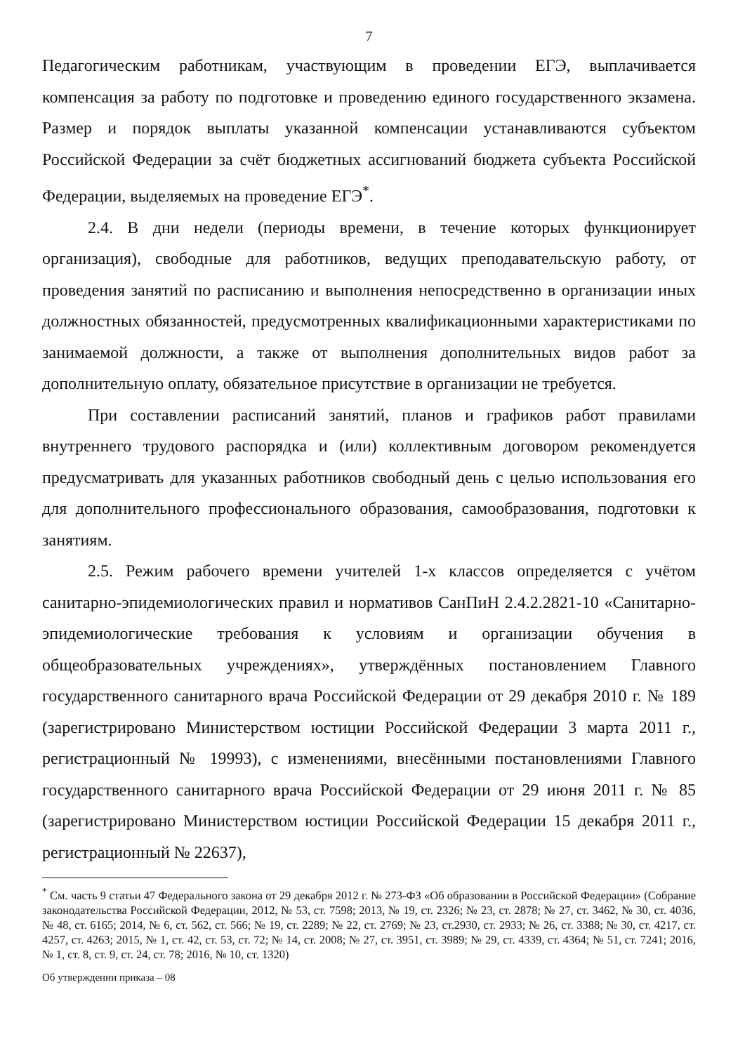7
Педагогическим работникам, участвующим в проведении ЕГЭ, выплачивается компенсация за работу по подготовке и проведению единого государственного экзамена. Размер и порядок выплаты указанной компенсации устанавливаются субъектом Российской Федерации за счёт бюджетных ассигнований бюджета субъекта Российской Федерации, выделяемых на проведение ЕГЭ<sup>*</sup>.
2.4. В дни недели (периоды времени, в течение которых функционирует организация), свободные для работников, ведущих преподавательскую работу, от проведения занятий по расписанию и выполнения непосредственно в организации иных должностных обязанностей, предусмотренных квалификационными характеристиками по занимаемой должности, а также от выполнения дополнительных видов работ за дополнительную оплату, обязательное присутствие в организации не требуется.
При составлении расписаний занятий, планов и графиков работ правилами внутреннего трудового распорядка и (или) коллективным договором рекомендуется предусматривать для указанных работников свободный день с целью использования его для дополнительного профессионального образования, самообразования, подготовки к занятиям.
2.5. Режим рабочего времени учителей 1-х классов определяется с учётом санитарно-эпидемиологических правил и нормативов СанПиН 2.4.2.2821-10 «Санитарно-эпидемиологические требования к условиям и организации обучения в общеобразовательных учреждениях», утверждённых постановлением Главного государственного санитарного врача Российской Федерации от 29 декабря 2010 г. № 189 (зарегистрировано Министерством юстиции Российской Федерации 3 марта 2011 г., регистрационный № 19993), с изменениями, внесёнными постановлениями Главного государственного санитарного врача Российской Федерации от 29 июня 2011 г. № 85 (зарегистрировано Министерством юстиции Российской Федерации 15 декабря 2011 г., регистрационный № 22637),
<sup>*</sup> См. часть 9 статьи 47 Федерального закона от 29 декабря 2012 г. № 273-ФЗ «Об образовании в Российской Федерации» (Собрание законодательства Российской Федерации, 2012, № 53, ст. 7598; 2013, № 19, ст. 2326; № 23, ст. 2878; № 27, ст. 3462, № 30, ст. 4036, № 48, ст. 6165; 2014, № 6, ст. 562, ст. 566; № 19, ст. 2289; № 22, ст. 2769; № 23, ст.2930, ст. 2933; № 26, ст. 3388; № 30, ст. 4217, ст. 4257, ст. 4263; 2015, № 1, ст. 42, ст. 53, ст. 72; № 14, ст. 2008; № 27, ст. 3951, ст. 3989; № 29, ст. 4339, ст. 4364; № 51, ст. 7241; 2016, № 1, ст. 8, ст. 9, ст. 24, ст. 78; 2016, № 10, ст. 1320)
Об утверждении приказа – 08